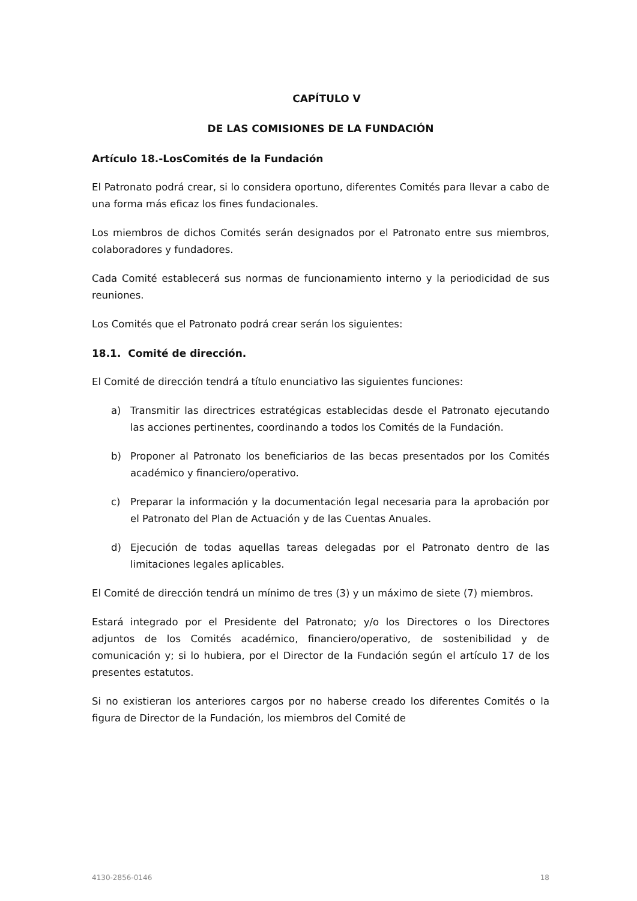CAPÍTULO V
DE LAS COMISIONES DE LA FUNDACIÓN
Artículo 18.-LosComités de la Fundación
El Patronato podrá crear, si lo considera oportuno, diferentes Comités para llevar a cabo de una forma más eficaz los fines fundacionales.
Los miembros de dichos Comités serán designados por el Patronato entre sus miembros, colaboradores y fundadores.
Cada Comité establecerá sus normas de funcionamiento interno y la periodicidad de sus reuniones.
Los Comités que el Patronato podrá crear serán los siguientes:
18.1. Comité de dirección.
El Comité de dirección tendrá a título enunciativo las siguientes funciones:
a) Transmitir las directrices estratégicas establecidas desde el Patronato ejecutando las acciones pertinentes, coordinando a todos los Comités de la Fundación.
b) Proponer al Patronato los beneficiarios de las becas presentados por los Comités académico y financiero/operativo.
c) Preparar la información y la documentación legal necesaria para la aprobación por el Patronato del Plan de Actuación y de las Cuentas Anuales.
d) Ejecución de todas aquellas tareas delegadas por el Patronato dentro de las limitaciones legales aplicables.
El Comité de dirección tendrá un mínimo de tres (3) y un máximo de siete (7) miembros.
Estará integrado por el Presidente del Patronato; y/o los Directores o los Directores adjuntos de los Comités académico, financiero/operativo, de sostenibilidad y de comunicación y; si lo hubiera, por el Director de la Fundación según el artículo 17 de los presentes estatutos.
Si no existieran los anteriores cargos por no haberse creado los diferentes Comités o la figura de Director de la Fundación, los miembros del Comité de
4130-2856-0146 18